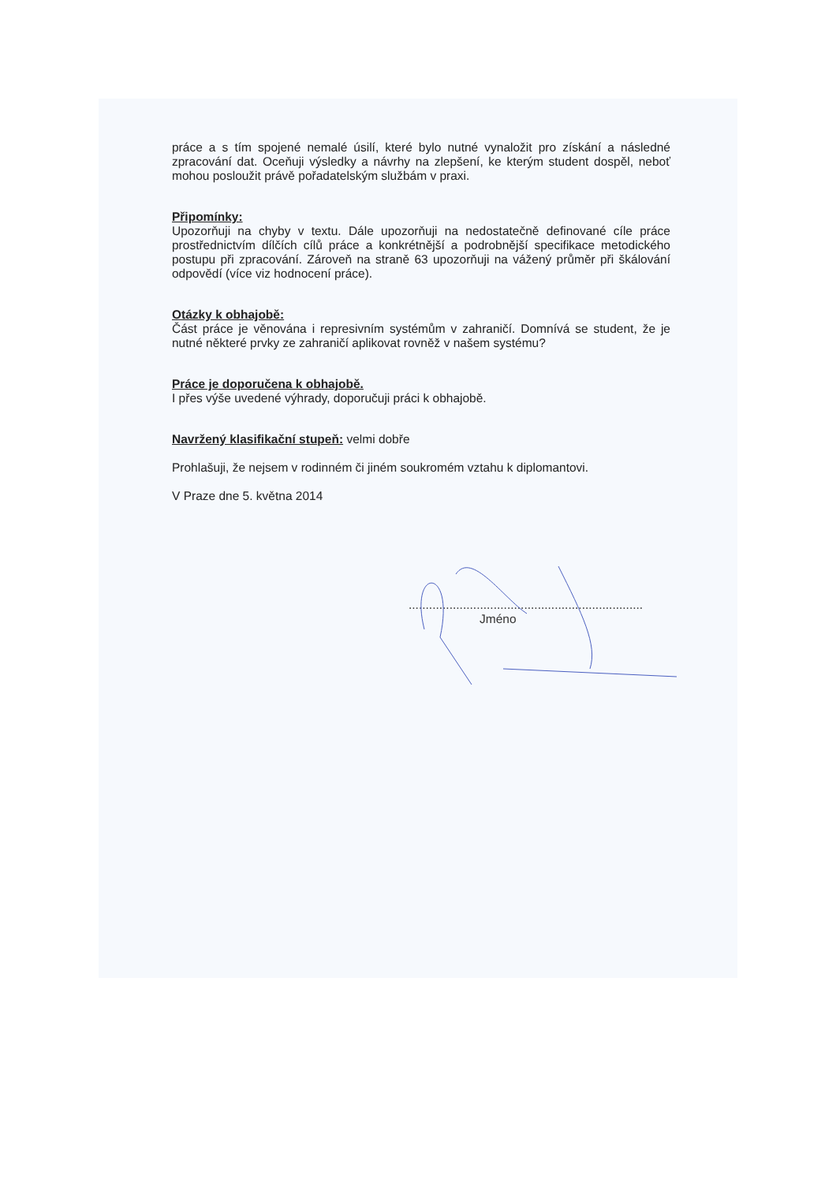práce a s tím spojené nemalé úsilí, které bylo nutné vynaložit pro získání a následné zpracování dat. Oceňuji výsledky a návrhy na zlepšení, ke kterým student dospěl, neboť mohou posloužit právě pořadatelským službám v praxi.
Připomínky:
Upozorňuji na chyby v textu. Dále upozorňuji na nedostatečně definované cíle práce prostřednictvím dílčích cílů práce a konkrétnější a podrobnější specifikace metodického postupu při zpracování. Zároveň na straně 63 upozorňuji na vážený průměr při škálování odpovědí (více viz hodnocení práce).
Otázky k obhajobě:
Část práce je věnována i represivním systémům v zahraničí. Domnívá se student, že je nutné některé prvky ze zahraničí aplikovat rovněž v našem systému?
Práce je doporučena k obhajobě.
I přes výše uvedené výhrady, doporučuji práci k obhajobě.
Navržený klasifikační stupeň: velmi dobře
Prohlašuji, že nejsem v rodinném či jiném soukromém vztahu k diplomantovi.
V Praze dne 5. května 2014
.....................................................................
Jméno